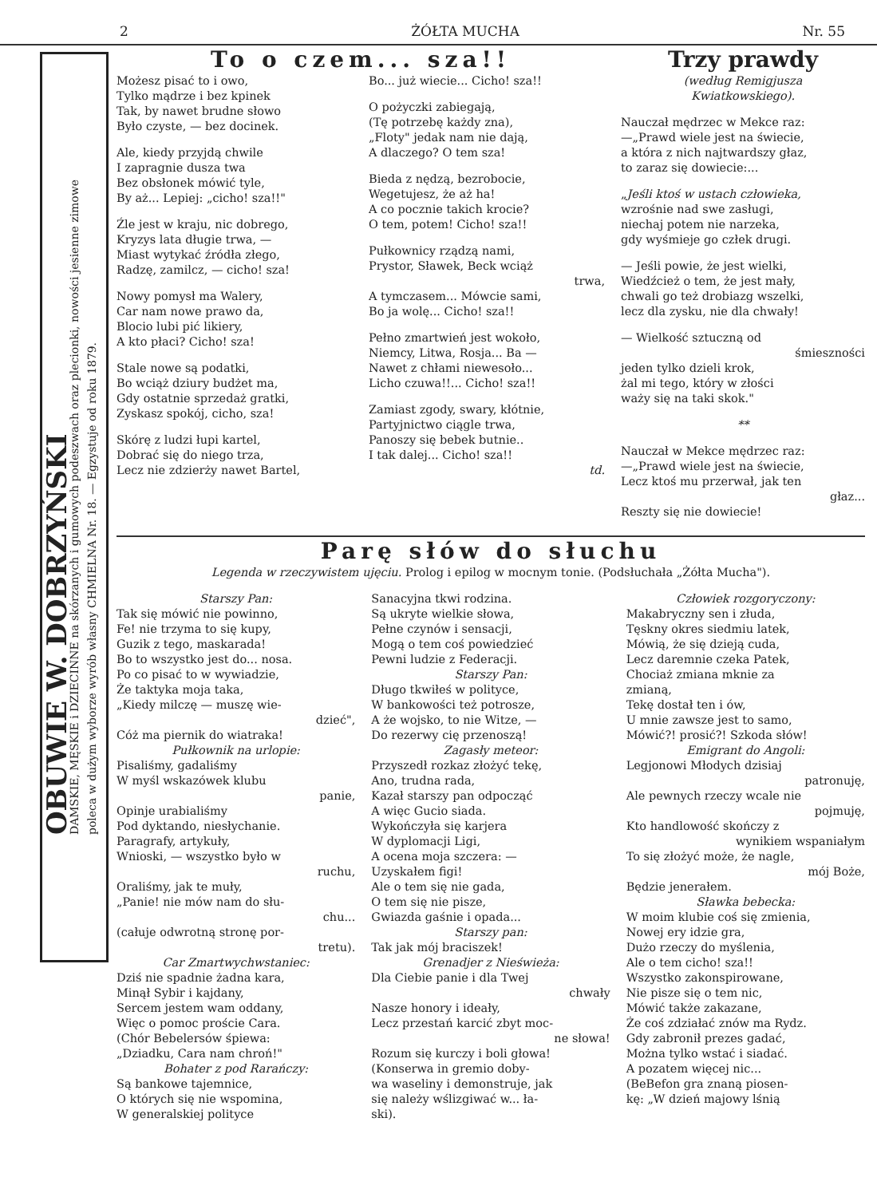2 ŻÓŁTA MUCHA Nr. 55
OBUWIE W. DOBRZYŃSKI
DAMSKIE, MĘSKIE i DZIECINNE na skórzanych i gumowych podeszwach oraz plecionki, nowości jesienne zimowe
poleca w dużym wyborze wyrób własny CHMIELNA Nr. 18. — Egzystuje od roku 1879.
To o czem... sza!!
Możesz pisać to i owo,
Tylko mądrze i bez kpinek
Tak, by nawet brudne słowo
Było czyste, — bez docinek.
Ale, kiedy przyjdą chwile
I zapragnie dusza twa
Bez obsłonek mówić tyle,
By aż... Lepiej: „cicho! sza!!"
Źle jest w kraju, nic dobrego,
Kryzys lata długie trwa, —
Miast wytykać źródła złego,
Radzę, zamilcz, — cicho! sza!
Nowy pomysł ma Walery,
Car nam nowe prawo da,
Blocio lubi pić likiery,
A kto płaci? Cicho! sza!
Stale nowe są podatki,
Bo wciąż dziury budżet ma,
Gdy ostatnie sprzedaż gratki,
Zyskasz spokój, cicho, sza!
Skórę z ludzi łupi kartel,
Dobrać się do niego trza,
Lecz nie zdzierży nawet Bartel,
Bo... już wiecie... Cicho! sza!!
O pożyczki zabiegają,
(Tę potrzebę każdy zna),
„Floty" jedak nam nie dają,
A dlaczego? O tem sza!
Bieda z nędzą, bezrobocie,
Wegetujesz, że aż ha!
A co pocznie takich krocie?
O tem, potem! Cicho! sza!!
Pułkownicy rządzą nami,
Prystor, Sławek, Beck wciąż
trwa,
A tymczasem... Mówcie sami,
Bo ja wolę... Cicho! sza!!
Pełno zmartwień jest wokoło,
Niemcy, Litwa, Rosja... Ba —
Nawet z chłami niewesoło...
Licho czuwa!!... Cicho! sza!!
Zamiast zgody, swary, kłótnie,
Partyjnictwo ciągle trwa,
Panoszy się bebek butnie..
I tak dalej... Cicho! sza!!
td.
Trzy prawdy
(według Remigjusza
Kwiatkowskiego).
Nauczał mędrzec w Mekce raz:
—„Prawd wiele jest na świecie,
a która z nich najtwardszy głaz,
to zaraz się dowiecie:...
„Jeśli ktoś w ustach człowieka,
wzrośnie nad swe zasługi,
niechaj potem nie narzeka,
gdy wyśmieje go człek drugi.
— Jeśli powie, że jest wielki,
Wiedźcież o tem, że jest mały,
chwali go też drobiazg wszelki,
lecz dla zysku, nie dla chwały!
— Wielkość sztuczną od
śmieszności
jeden tylko dzieli krok,
żal mi tego, który w złości
waży się na taki skok."
**
Nauczał w Mekce mędrzec raz:
—„Prawd wiele jest na świecie,
Lecz ktoś mu przerwał, jak ten
głaz...
Reszty się nie dowiecie!
Parę słów do słuchu
Legenda w rzeczywistem ujęciu. Prolog i epilog w mocnym tonie. (Podsłuchała „Żółta Mucha").
Starszy Pan:
Tak się mówić nie powinno,
Fe! nie trzyma to się kupy,
Guzik z tego, maskarada!
Bo to wszystko jest do... nosa.
Po co pisać to w wywiadzie,
Że taktyka moja taka,
„Kiedy milczę — muszę wie-
dzieć",
Cóż ma piernik do wiatraka!
Pułkownik na urlopie:
Pisaliśmy, gadaliśmy
W myśl wskazówek klubu
panie,
Opinje urabialiśmy
Pod dyktando, niesłychanie.
Paragrafy, artykuły,
Wnioski, — wszystko było w
ruchu,
Oraliśmy, jak te muły,
„Panie! nie mów nam do słu-
chu...
(całuje odwrotną stronę por-
tretu).
Car Zmartwychwstaniec:
Dziś nie spadnie żadna kara,
Minął Sybir i kajdany,
Sercem jestem wam oddany,
Więc o pomoc proście Cara.
(Chór Bebelersów śpiewa:
„Dziadku, Cara nam chroń!"
Bohater z pod Rarańczy:
Są bankowe tajemnice,
O których się nie wspomina,
W generalskiej polityce
Sanacyjna tkwi rodzina.
Są ukryte wielkie słowa,
Pełne czynów i sensacji,
Mogą o tem coś powiedzieć
Pewni ludzie z Federacji.
Starszy Pan:
Długo tkwiłeś w polityce,
W bankowości też potrosze,
A że wojsko, to nie Witze, —
Do rezerwy cię przenoszą!
Zagasły meteor:
Przyszedł rozkaz złożyć tekę,
Ano, trudna rada,
Kazał starszy pan odpocząć
A więc Gucio siada.
Wykończyła się karjera
W dyplomacji Ligi,
A ocena moja szczera: —
Uzyskałem figi!
Ale o tem się nie gada,
O tem się nie pisze,
Gwiazda gaśnie i opada...
Starszy pan:
Tak jak mój braciszek!
Grenadjer z Nieświeża:
Dla Ciebie panie i dla Twej
chwały
Nasze honory i ideały,
Lecz przestań karcić zbyt moc-
ne słowa!
Rozum się kurczy i boli głowa!
(Konserwa in gremio doby-
wa waseliny i demonstruje, jak
się należy wślizgiwać w... ła-
ski).
Człowiek rozgoryczony:
Makabryczny sen i złuda,
Tęskny okres siedmiu latek,
Mówią, że się dzieją cuda,
Lecz daremnie czeka Patek,
Chociaż zmiana mknie za
zmianą,
Tekę dostał ten i ów,
U mnie zawsze jest to samo,
Mówić?! prosić?! Szkoda słów!
Emigrant do Angoli:
Legjonowi Młodych dzisiaj
patronuję,
Ale pewnych rzeczy wcale nie
pojmuję,
Kto handlowość skończy z
wynikiem wspaniałym
To się złożyć może, że nagle,
mój Boże,
Będzie jenerałem.
Sławka bebecka:
W moim klubie coś się zmienia,
Nowej ery idzie gra,
Dużo rzeczy do myślenia,
Ale o tem cicho! sza!!
Wszystko zakonspirowane,
Nie pisze się o tem nic,
Mówić także zakazane,
Że coś zdziałać znów ma Rydz.
Gdy zabronił prezes gadać,
Można tylko wstać i siadać.
A pozatem więcej nic...
(BeBefon gra znaną piosen-
kę: „W dzień majowy lśnią